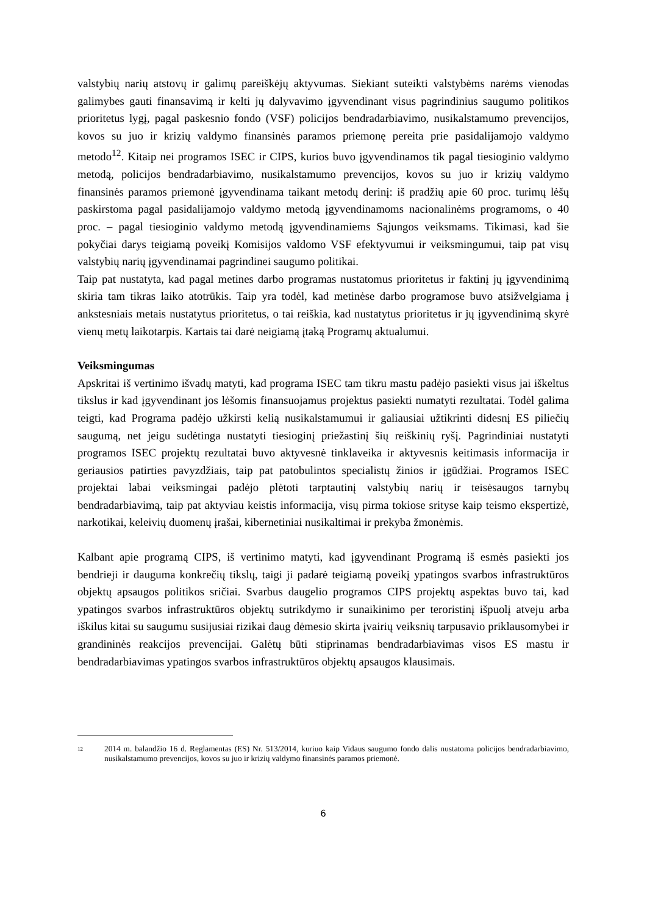valstybių narių atstovų ir galimų pareiškėjų aktyvumas. Siekiant suteikti valstybėms narėms vienodas galimybes gauti finansavimą ir kelti jų dalyvavimo įgyvendinant visus pagrindinius saugumo politikos prioritetus lygį, pagal paskesnio fondo (VSF) policijos bendradarbiavimo, nusikalstamumo prevencijos, kovos su juo ir krizių valdymo finansinės paramos priemonę pereita prie pasidalijamojo valdymo metodo<sup>12</sup>. Kitaip nei programos ISEC ir CIPS, kurios buvo įgyvendinamos tik pagal tiesioginio valdymo metodą, policijos bendradarbiavimo, nusikalstamumo prevencijos, kovos su juo ir krizių valdymo finansinės paramos priemonė įgyvendinama taikant metodų derinį: iš pradžių apie 60 proc. turimų lėšų paskirstoma pagal pasidalijamojo valdymo metodą įgyvendinamoms nacionalinėms programoms, o 40 proc. – pagal tiesioginio valdymo metodą įgyvendinamiems Sąjungos veiksmams. Tikimasi, kad šie pokyčiai darys teigiamą poveikį Komisijos valdomo VSF efektyvumui ir veiksmingumui, taip pat visų valstybių narių įgyvendinamai pagrindinei saugumo politikai.
Taip pat nustatyta, kad pagal metines darbo programas nustatomus prioritetus ir faktinį jų įgyvendinimą skiria tam tikras laiko atotrūkis. Taip yra todėl, kad metinėse darbo programose buvo atsižvelgiama į ankstesniais metais nustatytus prioritetus, o tai reiškia, kad nustatytus prioritetus ir jų įgyvendinimą skyrė vienų metų laikotarpis. Kartais tai darė neigiamą įtaką Programų aktualumui.
Veiksmingumas
Apskritai iš vertinimo išvadų matyti, kad programa ISEC tam tikru mastu padėjo pasiekti visus jai iškeltus tikslus ir kad įgyvendinant jos lėšomis finansuojamus projektus pasiekti numatyti rezultatai. Todėl galima teigti, kad Programa padėjo užkirsti kelią nusikalstamumui ir galiausiai užtikrinti didesnį ES piliečių saugumą, net jeigu sudėtinga nustatyti tiesioginį priežastinį šių reiškinių ryšį. Pagrindiniai nustatyti programos ISEC projektų rezultatai buvo aktyvesnė tinklaveika ir aktyvesnis keitimasis informacija ir geriausios patirties pavyzdžiais, taip pat patobulintos specialistų žinios ir įgūdžiai. Programos ISEC projektai labai veiksmingai padėjo plėtoti tarptautinį valstybių narių ir teisėsaugos tarnybų bendradarbiavimą, taip pat aktyviau keistis informacija, visų pirma tokiose srityse kaip teismo ekspertizė, narkotikai, keleivių duomenų įrašai, kibernetiniai nusikaltimai ir prekyba žmonėmis.
Kalbant apie programą CIPS, iš vertinimo matyti, kad įgyvendinant Programą iš esmės pasiekti jos bendrieji ir dauguma konkrečių tikslų, taigi ji padarė teigiamą poveikį ypatingos svarbos infrastruktūros objektų apsaugos politikos sričiai. Svarbus daugelio programos CIPS projektų aspektas buvo tai, kad ypatingos svarbos infrastruktūros objektų sutrikdymo ir sunaikinimo per teroristinį išpuolį atveju arba iškilus kitai su saugumu susijusiai rizikai daug dėmesio skirta įvairių veiksnių tarpusavio priklausomybei ir grandininės reakcijos prevencijai. Galėtų būti stiprinamas bendradarbiavimas visos ES mastu ir bendradarbiavimas ypatingos svarbos infrastruktūros objektų apsaugos klausimais.
12
2014 m. balandžio 16 d. Reglamentas (ES) Nr. 513/2014, kuriuo kaip Vidaus saugumo fondo dalis nustatoma policijos bendradarbiavimo, nusikalstamumo prevencijos, kovos su juo ir krizių valdymo finansinės paramos priemonė.
6